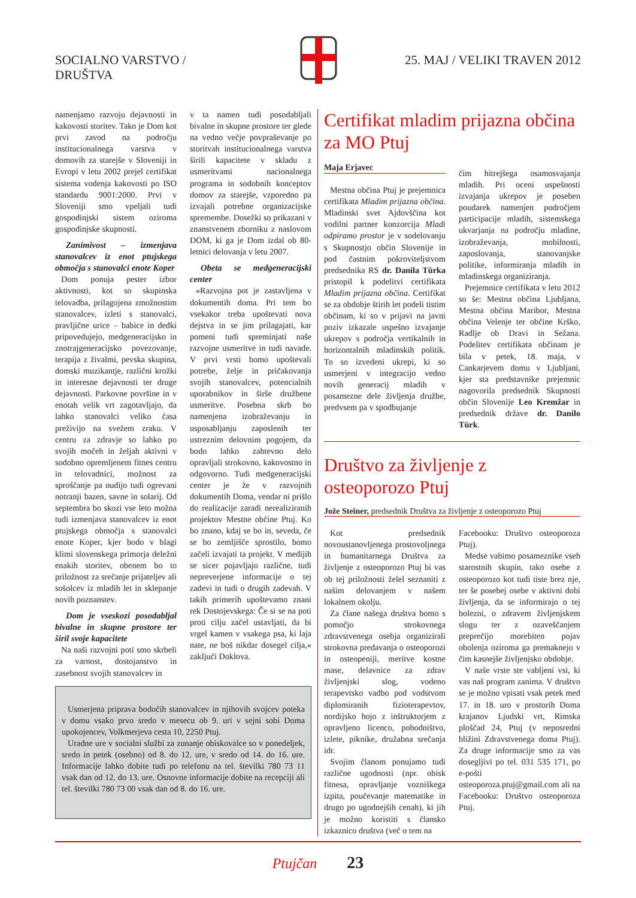SOCIALNO VARSTVO /
DRUŠTVA
25. MAJ / VELIKI TRAVEN 2012
namenjamo razvoju dejavnosti in kakovosti storitev. Tako je Dom kot prvi zavod na področju institucionalnega varstva v domovih za starejše v Sloveniji in Evropi v letu 2002 prejel certifikat sistema vodenja kakovosti po ISO standardu 9001:2000. Prvi v Sloveniji smo vpeljali tudi gospodinjski sistem oziroma gospodinjske skupnosti.
Zanimivost – izmenjava stanovalcev iz enot ptujskega območja s stanovalci enote Koper
Dom ponuja pester izbor aktivnosti, kot so skupinska telovadba, prilagojena zmožnostim stanovalcev, izleti s stanovalci, pravljične urice – babice in dedki pripovedujejo, medgeneracijsko in znotrajgeneracijsko povezovanje, terapija z živalmi, pevska skupina, domski muzikantje, različni krožki in interesne dejavnosti ter druge dejavnosti. Parkovne površine in v enotah velik vrt zagotavljajo, da lahko stanovalci veliko časa preživijo na svežem zraku. V centru za zdravje so lahko po svojih močeh in željah aktivni v sodobno opremljenem fitnes centru in telovadnici, možnost za sproščanje pa nudijo tudi ogrevani notranji bazen, savne in solarij. Od septembra bo skozi vse leto možna tudi izmenjava stanovalcev iz enot ptujskega območja s stanovalci enote Koper, kjer bodo v blagi klimi slovenskega primorja deležni enakih storitev, obenem bo to priložnost za srečanje prijateljev ali sošolcev iz mladih let in sklepanje novih poznanstev.
Dom je vseskozi posodabljal bivalne in skupne prostore ter širil svoje kapacitete
Na naši razvojni poti smo skrbeli za varnost, dostojanstvo in zasebnost svojih stanovalcev in
v ta namen tudi posodabljali bivalne in skupne prostore ter glede na vedno večje povpraševanje po storitvah institucionalnega varstva širili kapacitete v skladu z usmeritvami nacionalnega programa in sodobnih konceptov domov za starejše, vzporedno pa izvajali potrebne organizacijske spremembe. Dosežki so prikazani v znanstvenem zborniku z naslovom DOM, ki ga je Dom izdal ob 80-letnici delovanja v letu 2007.
Obeta se medgeneracijski center
»Razvojna pot je zastavljena v dokumentih doma. Pri tem bo vsekakor treba upoštevati nova dejstva in se jim prilagajati, kar pomeni tudi spreminjati naše razvojne usmeritve in tudi navade. V prvi vrsti bomo upoštevali potrebe, želje in pričakovanja svojih stanovalcev, potencialnih uporabnikov in širše družbene usmeritve. Posebna skrb bo namenjena izobraževanju in usposabljanju zaposlenih ter ustreznim delovnim pogojem, da bodo lahko zahtevno delo opravljali strokovno, kakovostno in odgovorno. Tudi medgeneracijski center je že v razvojnih dokumentih Doma, vendar ni prišlo do realizacije zaradi nerealiziranih projektov Mestne občine Ptuj. Ko bo znano, kdaj se bo in, seveda, če se bo zemljišče sprostilo, bomo začeli izvajati ta projekt. V medijih se sicer pojavljajo različne, tudi nepreverjene informacije o tej zadevi in tudi o drugih zadevah. V takih primerih upoštevamo znani rek Dostojevskega: Če si se na poti proti cilju začel ustavljati, da bi vrgel kamen v vsakega psa, ki laja nate, ne boš nikdar dosegel cilja,« zaključi Doklova.
Usmerjena priprava bodočih stanovalcev in njihovih svojcev poteka v domu vsako prvo sredo v mesecu ob 9. uri v sejni sobi Doma upokojencev, Volkmerjeva cesta 10, 2250 Ptuj.
Uradne ure v socialni službi za zunanje obiskovalce so v ponedeljek, sredo in petek (osebno) od 8. do 12. ure, v sredo od 14. do 16. ure. Informacije lahko dobite tudi po telefonu na tel. številki 780 73 11 vsak dan od 12. do 13. ure. Osnovne informacije dobite na recepciji ali tel. številki 780 73 00 vsak dan od 8. do 16. ure.
Certifikat mladim prijazna občina za MO Ptuj
Maja Erjavec
Mestna občina Ptuj je prejemnica certifikata Mladim prijazna občina. Mladinski svet Ajdovščina kot vodilni partner konzorcija Mladi odpiramo prostor je v sodelovanju s Skupnostjo občin Slovenije in pod častnim pokroviteljstvom predsednika RS dr. Danila Türka pristopil k podelitvi certifikata Mladim prijazna občina. Certifikat se za obdobje štirih let podeli tistim občinam, ki so v prijavi na javni poziv izkazale uspešno izvajanje ukrepov s področja vertikalnih in horizontalnih mladinskih politik. To so izvedeni ukrepi, ki so usmerjeni v integracijo vedno novih generacij mladih v posamezne dele življenja družbe, predvsem pa v spodbujanje
čim hitrejšega osamosvajanja mladih. Pri oceni uspešnosti izvajanja ukrepov je poseben poudarek namenjen področjem participacije mladih, sistemskega ukvarjanja na področju mladine, izobraževanja, mobilnosti, zaposlovanja, stanovanjske politike, informiranja mladih in mladinskega organiziranja.
Prejemnice certifikata v letu 2012 so še: Mestna občina Ljubljana, Mestna občina Maribor, Mestna občina Velenje ter občine Krško, Radlje ob Dravi in Sežana. Podelitev certifikata občinam je bila v petek, 18. maja, v Cankarjevem domu v Ljubljani, kjer sta predstavnike prejemnic nagovorila predsednik Skupnosti občin Slovenije Leo Kremžar in predsednik države dr. Danilo Türk.
Društvo za življenje z osteoporozo Ptuj
Jože Steiner, predsednik Društva za življenje z osteoporozo Ptuj
Kot predsednik novoustanovljenega prostovoljnega in humanitarnega Društva za življenje z osteoporozo Ptuj bi vas ob tej priložnosti želel seznaniti z našim delovanjem v našem lokalnem okolju.
Za člane našega društva bomo s pomočjo strokovnega zdravstvenega osebja organizirali strokovna predavanja o osteoporozi in osteopeniji, meritve kostne mase, delavnice za zdrav življenjski slog, vodeno terapevtsko vadbo pod vodstvom diplomiranih fizioterapevtov, nordijsko hojo z inštruktorjem z opravljeno licenco, pohodništvo, izlete, piknike, družabna srečanja idr.
Svojim članom ponujamo tudi različne ugodnosti (npr. obisk fitnesa, opravljanje vozniškega izpita, poučevanje matematike in drugo po ugodnejših cenah), ki jih je možno koristiti s člansko izkaznico društva (več o tem na
Facebooku: Društvo osteoporoza Ptuj).
Medse vabimo posameznike vseh starostnih skupin, tako osebe z osteoporozo kot tudi tiste brez nje, ter še posebej osebe v aktivni dobi življenja, da se informirajo o tej bolezni, o zdravem življenjskem slogu ter z ozaveščanjem preprečijo morebiten pojav obolenja oziroma ga premaknejo v čim kasnejše življenjsko obdobje.
V naše vrste ste vabljeni vsi, ki vas naš program zanima. V društvo se je možno vpisati vsak petek med 17. in 18. uro v prostorih Doma krajanov Ljudski vrt, Rimska ploščad 24, Ptuj (v neposredni bližini Zdravstvenega doma Ptuj). Za druge informacije smo za vas dosegljivi po tel. 031 535 171, po e-pošti osteoporoza.ptuj@gmail.com ali na Facebooku: Društvo osteoporoza Ptuj.
Ptujčan 23